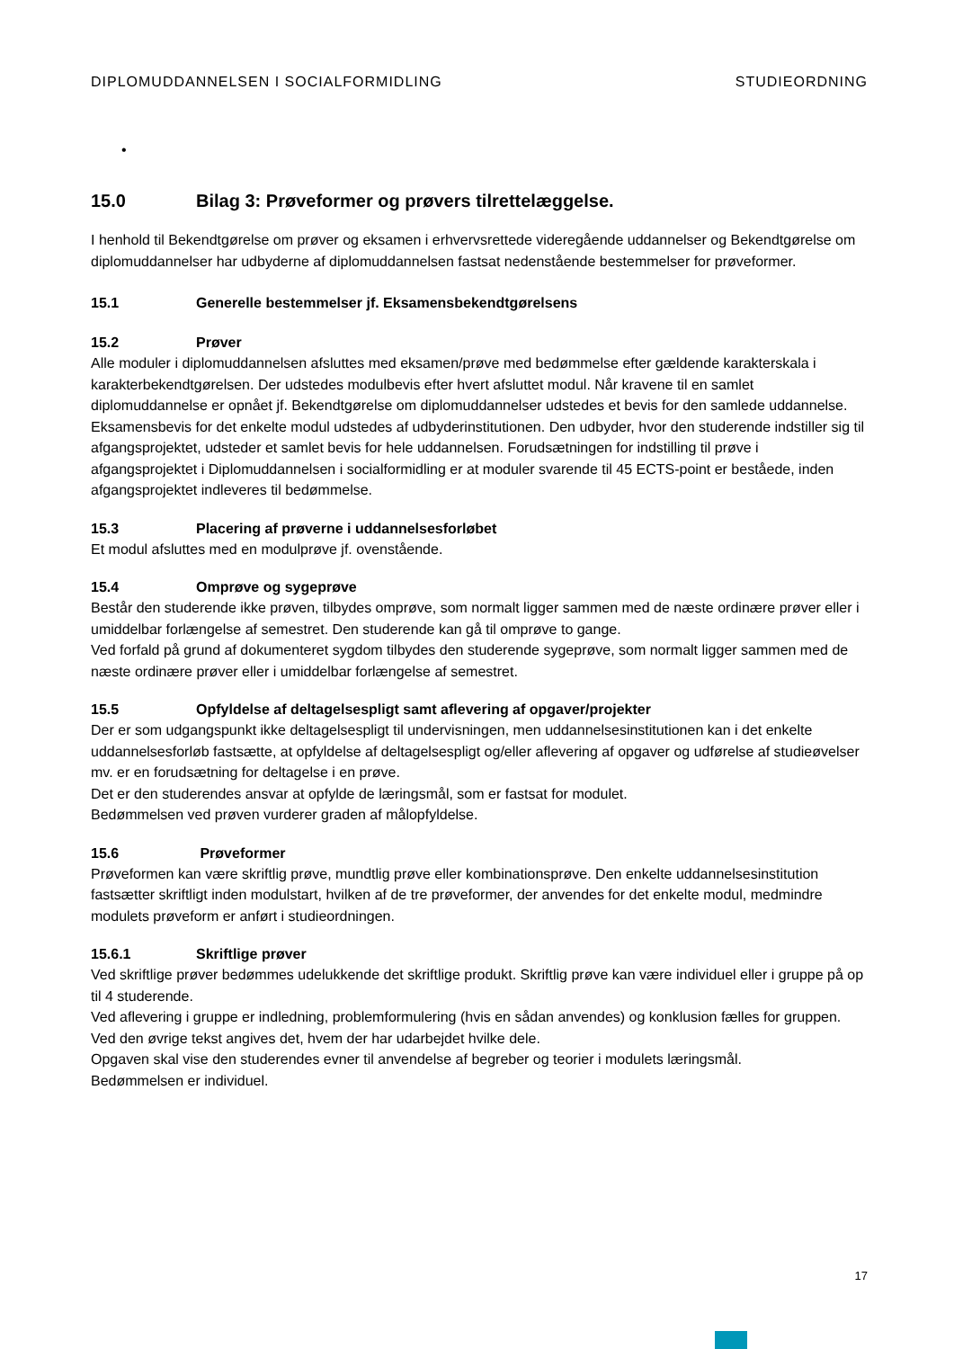DIPLOMUDDANNELSEN I SOCIALFORMIDLING STUDIEORDNING
•
15.0 Bilag 3: Prøveformer og prøvers tilrettelæggelse.
I henhold til Bekendtgørelse om prøver og eksamen i erhvervsrettede videregående uddannelser og Bekendtgørelse om diplomuddannelser har udbyderne af diplomuddannelsen fastsat nedenstående bestemmelser for prøveformer.
15.1 Generelle bestemmelser jf. Eksamensbekendtgørelsens
15.2 Prøver
Alle moduler i diplomuddannelsen afsluttes med eksamen/prøve med bedømmelse efter gældende karakterskala i karakterbekendtgørelsen. Der udstedes modulbevis efter hvert afsluttet modul. Når kravene til en samlet diplomuddannelse er opnået jf. Bekendtgørelse om diplomuddannelser udstedes et bevis for den samlede uddannelse.
Eksamensbevis for det enkelte modul udstedes af udbyderinstitutionen. Den udbyder, hvor den studerende indstiller sig til afgangsprojektet, udsteder et samlet bevis for hele uddannelsen. Forudsætningen for indstilling til prøve i afgangsprojektet i Diplomuddannelsen i socialformidling er at moduler svarende til 45 ECTS-point er beståede, inden afgangsprojektet indleveres til bedømmelse.
15.3 Placering af prøverne i uddannelsesforløbet
Et modul afsluttes med en modulprøve jf. ovenstående.
15.4 Omprøve og sygeprøve
Består den studerende ikke prøven, tilbydes omprøve, som normalt ligger sammen med de næste ordinære prøver eller i umiddelbar forlængelse af semestret. Den studerende kan gå til omprøve to gange.
Ved forfald på grund af dokumenteret sygdom tilbydes den studerende sygeprøve, som normalt ligger sammen med de næste ordinære prøver eller i umiddelbar forlængelse af semestret.
15.5 Opfyldelse af deltagelsespligt samt aflevering af opgaver/projekter
Der er som udgangspunkt ikke deltagelsespligt til undervisningen, men uddannelsesinstitutionen kan i det enkelte uddannelsesforløb fastsætte, at opfyldelse af deltagelsespligt og/eller aflevering af opgaver og udførelse af studieøvelser mv. er en forudsætning for deltagelse i en prøve.
Det er den studerendes ansvar at opfylde de læringsmål, som er fastsat for modulet.
Bedømmelsen ved prøven vurderer graden af målopfyldelse.
15.6 Prøveformer
Prøveformen kan være skriftlig prøve, mundtlig prøve eller kombinationsprøve. Den enkelte uddannelsesinstitution fastsætter skriftligt inden modulstart, hvilken af de tre prøveformer, der anvendes for det enkelte modul, medmindre modulets prøveform er anført i studieordningen.
15.6.1 Skriftlige prøver
Ved skriftlige prøver bedømmes udelukkende det skriftlige produkt. Skriftlig prøve kan være individuel eller i gruppe på op til 4 studerende.
Ved aflevering i gruppe er indledning, problemformulering (hvis en sådan anvendes) og konklusion fælles for gruppen. Ved den øvrige tekst angives det, hvem der har udarbejdet hvilke dele.
Opgaven skal vise den studerendes evner til anvendelse af begreber og teorier i modulets læringsmål.
Bedømmelsen er individuel.
17